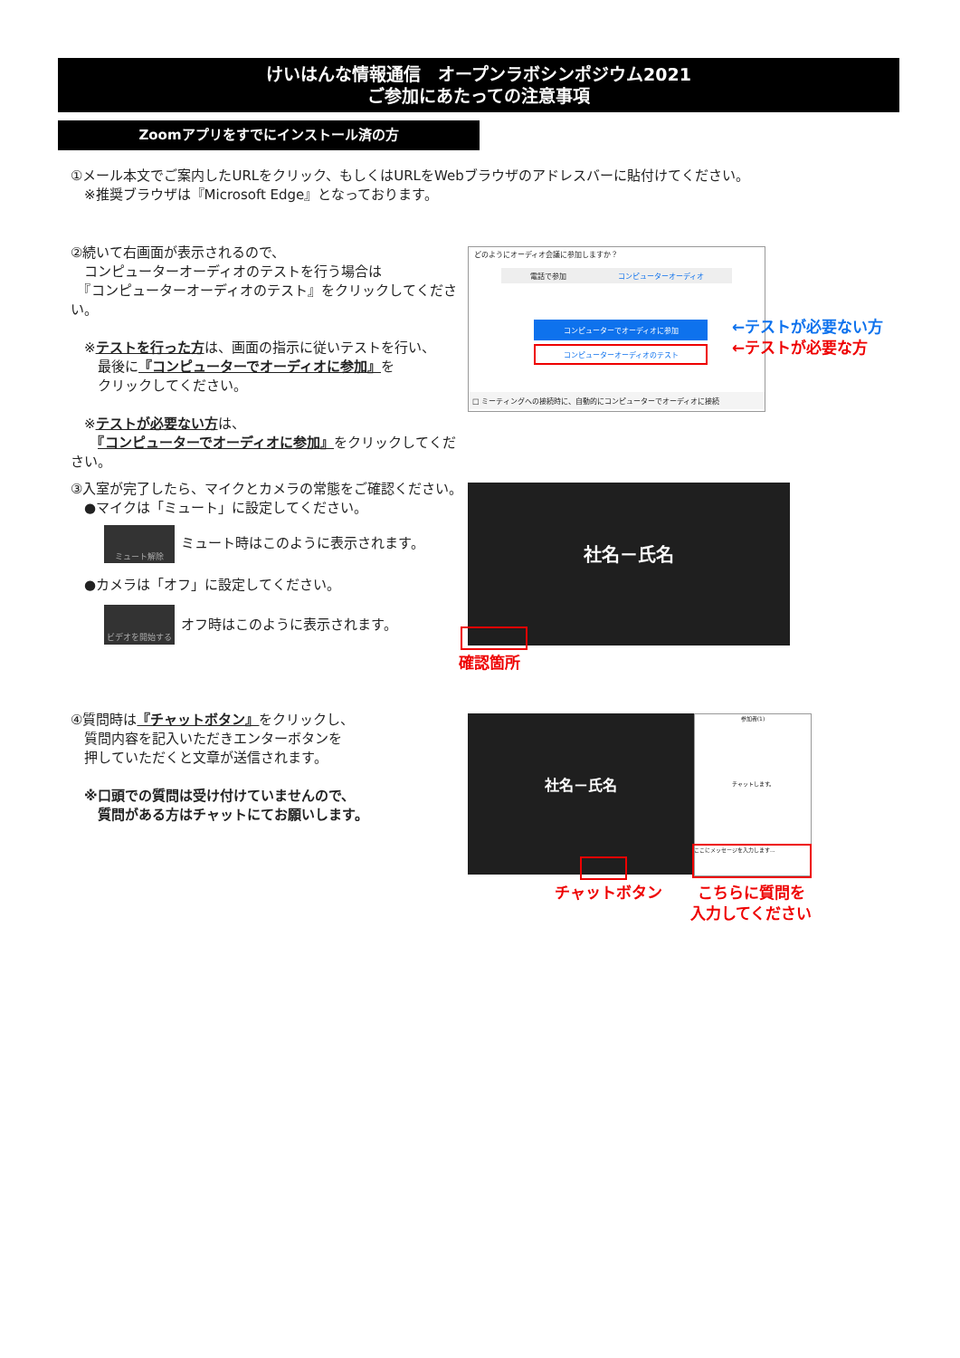けいはんな情報通信　オープンラボシンポジウム2021
ご参加にあたっての注意事項
Zoomアプリをすでにインストール済の方
①メール本文でご案内したURLをクリック、もしくはURLをWebブラウザのアドレスバーに貼付けてください。
　※推奨ブラウザは『Microsoft Edge』となっております。
②続いて右画面が表示されるので、
　コンピューターオーディオのテストを行う場合は
　『コンピューターオーディオのテスト』をクリックしてください。
　※テストを行った方は、画面の指示に従いテストを行い、
　　最後に『コンピューターでオーディオに参加』を
　　クリックしてください。
　※テストが必要ない方は、
　　『コンピューターでオーディオに参加』をクリックしてください。
どのようにオーディオ会議に参加しますか？
電話で参加 コンピューターオーディオ
コンピューターでオーディオに参加
コンピューターオーディオのテスト
□ ミーティングへの接続時に、自動的にコンピューターでオーディオに接続
←テストが必要ない方
←テストが必要な方
③入室が完了したら、マイクとカメラの常態をご確認ください。
　●マイクは「ミュート」に設定してください。
ミュート解除
ミュート時はこのように表示されます。
　●カメラは「オフ」に設定してください。
ビデオを開始する
オフ時はこのように表示されます。
社名－氏名
確認箇所
④質問時は『チャットボタン』をクリックし、
　質問内容を記入いただきエンターボタンを
　押していただくと文章が送信されます。
　※口頭での質問は受け付けていませんので、
　　質問がある方はチャットにてお願いします。
社名－氏名
参加者(1)
チャットします。
ここにメッセージを入力します...
チャットボタン
こちらに質問を
入力してください